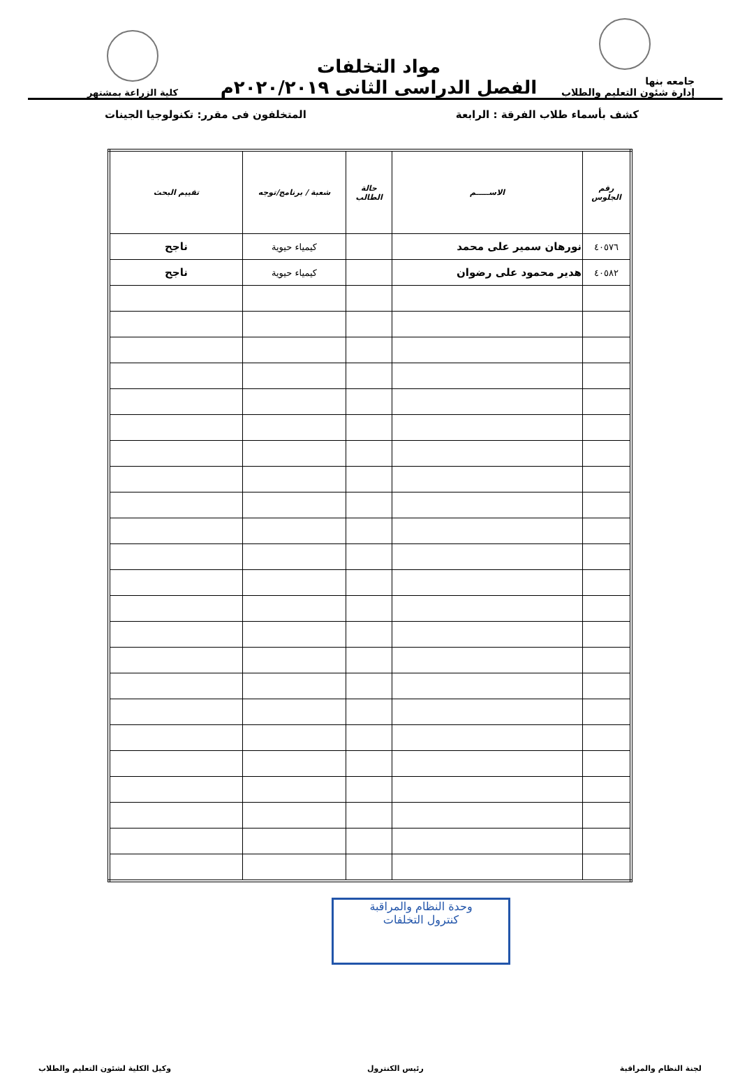جامعه بنها
إدارة شئون التعليم والطلاب
مواد التخلفات
الفصل الدراسى الثانى ٢٠٢٠/٢٠١٩م
كلية الزراعة بمشتهر
كشف بأسماء طلاب الفرقة : الرابعة المتخلفون فى مقرر: تكنولوجيا الجينات
| رقم الجلوس | الاســـــم | حالة الطالب | شعبة / برنامج/توجه | تقييم البحث |
| --- | --- | --- | --- | --- |
| ٤٠٥٧٦ | نورهان سمير على محمد | | كيمياء حيوية | ناجح |
| ٤٠٥٨٢ | هدير محمود على رضوان | | كيمياء حيوية | ناجح |
وحدة النظام والمراقبة
كنترول التخلفات
لجنة النظام والمراقبة رئيس الكنترول وكيل الكلية لشئون التعليم والطلاب